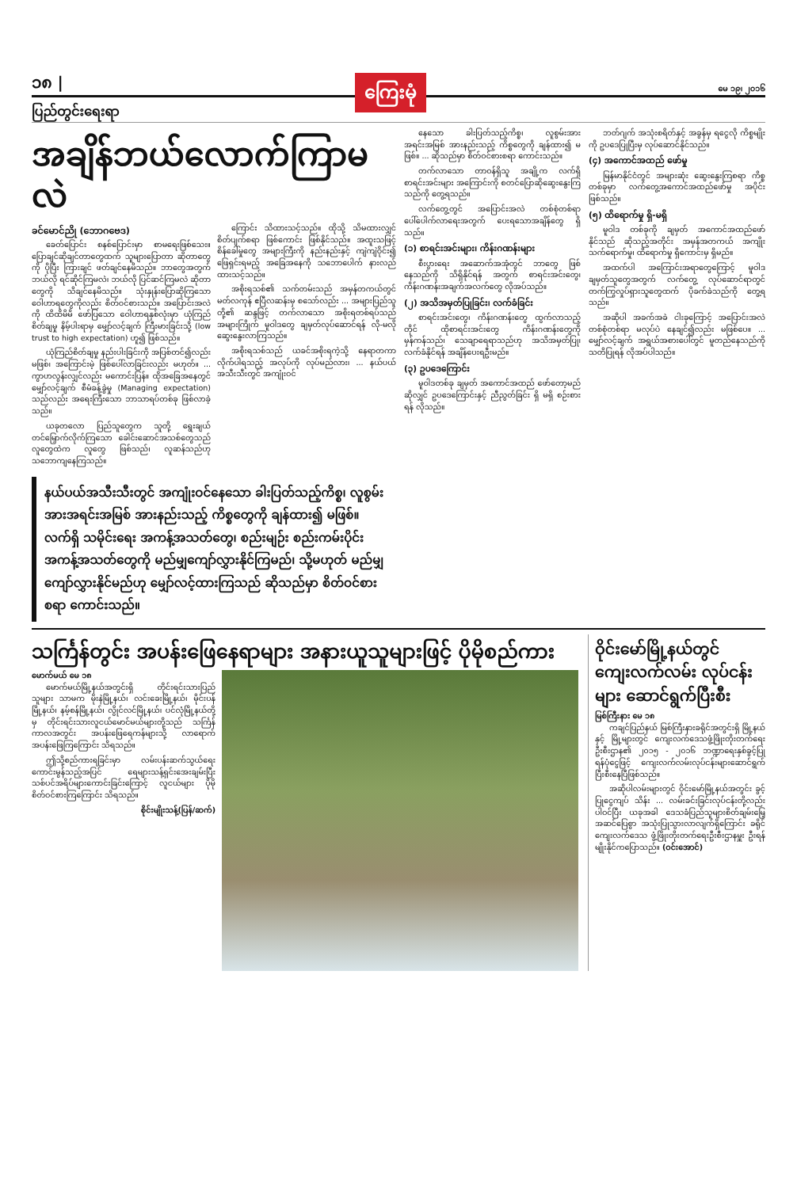၁၈ | ကြေးမုံ မေ ၁၉၊ ၂၀၁၆
ပြည်တွင်းရေးရာ
အချိန်ဘယ်လောက်ကြာမလဲ
ခင်မောင်ညို (ဘောဂဗေဒ)
ခေတ်ပြောင်း စနစ်ပြောင်းမှာ စာမရေးဖြစ်သေး။ ပြောချင်ဆိုချင်တာတွေထက် သူများပြောတာ ဆိုတာတွေကို ပိုပြီး ကြားချင် ဖတ်ချင်နေမိသည်။ ဘာတွေအတွက် ဘယ်လို ရင်ဆိုင်ကြမလဲ၊ ဘယ်လို ပြင်ဆင်ကြမလဲ ဆိုတာတွေကို သိချင်နေမိသည်။ သုံးနှုန်းပြောဆိုကြသော ဝေါဟာရတွေကိုလည်း စိတ်ဝင်စားသည်။ အပြောင်းအလဲကို ထိထိမိမိ ဖော်ပြသော ဝေါဟာရနှစ်လုံးမှာ ယုံကြည်စိတ်ချမှု နိမ့်ပါးရာမှ မျှော်လင့်ချက် ကြီးမားခြင်းသို့ (low trust to high expectation) ဟူ၍ ဖြစ်သည်။
ယုံကြည်စိတ်ချမှု နည်းပါးခြင်းကို အပြစ်တင်၍လည်း မဖြစ်၊ အကြောင်းမဲ့ ဖြစ်ပေါ်လာခြင်းလည်း မဟုတ်။ ... ကွာဟလွန်းလျှင်လည်း မကောင်းပြန်။ ထိုအခြေအနေတွင် မျှော်လင့်ချက် စီမံခန့်ခွဲမှု (Managing expectation) သည်လည်း အရေးကြီးသော ဘာသာရပ်တစ်ခု ဖြစ်လာခဲ့သည်။
ယခုတလော ပြည်သူတွေက သူတို့ ရွေးချယ်တင်မြှောက်လိုက်ကြသော ခေါင်းဆောင်အသစ်တွေသည် လူတွေထဲက လူတွေ ဖြစ်သည်၊ လူဆန်သည်ဟု သဘောကျနေကြသည်။
ကြောင်း သိထားသင့်သည်။ ထိုသို့ သိမထားလျှင် စိတ်ပျက်စရာ ဖြစ်ကောင်း ဖြစ်နိုင်သည်။ အထူးသဖြင့် စိန်ခေါ်မှုတွေ အများကြီးကို နည်းနည်းနှင့် ကျဲကျဲဝိုင်း၍ ဖြေရှင်းရမည့် အခြေအနေကို သဘောပေါက် နားလည်ထားသင့်သည်။
အစိုးရသစ်၏ သက်တမ်းသည် အမှန်တကယ်တွင် မတ်လကုန် ဧပြီလဆန်းမှ စသော်လည်း ... အများပြည်သူတို့၏ ဆန္ဒဖြင့် တက်လာသော အစိုးရတစ်ရပ်သည် အများကြိုက် မူဝါဒတွေ ချမှတ်လုပ်ဆောင်ရန် လို-မလို ဆွေးနွေးလာကြသည်။
အစိုးရသစ်သည် ယခင်အစိုးရကဲ့သို့ နေရာတကာ လိုက်ပါရသည့် အလုပ်ကို လုပ်မည်လား၊ ... နယ်ပယ်အသီးသီးတွင် အကျုံးဝင်
နယ်ပယ်အသီးသီးတွင် အကျုံးဝင်နေသော ခါးပြတ်သည့်ကိစ္စ၊ လူစွမ်းအားအရင်းအမြစ် အားနည်းသည့် ကိစ္စတွေကို ချန်ထား၍ မဖြစ်။ လက်ရှိ သမိုင်းရေး အကန့်အသတ်တွေ၊ စည်းမျဉ်း စည်းကမ်းပိုင်း အကန့်အသတ်တွေကို မည်မျှကျော်လွှားနိုင်ကြမည်၊ သို့မဟုတ် မည်မျှ ကျော်လွှားနိုင်မည်ဟု မျှော်လင့်ထားကြသည် ဆိုသည်မှာ စိတ်ဝင်စားစရာ ကောင်းသည်။
နေသော ခါးပြတ်သည့်ကိစ္စ၊ လူစွမ်းအား အရင်းအမြစ် အားနည်းသည့် ကိစ္စတွေကို ချန်ထား၍ မဖြစ်။ ... ဆိုသည်မှာ စိတ်ဝင်စားစရာ ကောင်းသည်။
တက်လာသော တာဝန်ရှိသူ အချို့က လက်ရှိ စာရင်းအင်းများ အကြောင်းကို စတင်ပြောဆိုဆွေးနွေးကြသည်ကို တွေ့ရသည်။
လက်တွေ့တွင် အပြောင်းအလဲ တစ်စုံတစ်ရာ ပေါ်ပေါက်လာရေးအတွက် ပေးရသောအချိန်တွေ ရှိသည်။
(၁) စာရင်းအင်းများ၊ ကိန်းဂဏန်းများ
စီးပွားရေး အဆောက်အအုံတွင် ဘာတွေ ဖြစ်နေသည်ကို သိရှိနိုင်ရန် အတွက် စာရင်းအင်းတွေ၊ ကိန်းဂဏန်းအချက်အလက်တွေ လိုအပ်သည်။
(၂) အသိအမှတ်ပြုခြင်း၊ လက်ခံခြင်း
စာရင်းအင်းတွေ၊ ကိန်းဂဏန်းတွေ ထွက်လာသည့်တိုင် ထိုစာရင်းအင်းတွေ ကိန်းဂဏန်းတွေကို မှန်ကန်သည်၊ သေချာရေရာသည်ဟု အသိအမှတ်ပြု၊ လက်ခံနိုင်ရန် အချိန်ပေးရဦးမည်။
(၃) ဥပဒေကြောင်း
မူဝါဒတစ်ခု ချမှတ် အကောင်အထည် ဖော်တော့မည် ဆိုလျှင် ဥပဒေကြောင်းနှင့် ညီညွတ်ခြင်း ရှိ မရှိ စဉ်းစားရန် လိုသည်။
ဘတ်ဂျက် အသုံးစရိတ်နှင့် အခွန်မှ ရငွေလို ကိစ္စမျိုးကို ဥပဒေပြုပြီးမှ လုပ်ဆောင်နိုင်သည်။
(၄) အကောင်အထည် ဖော်မှု
မြန်မာနိုင်ငံတွင် အများဆုံး ဆွေးနွေးကြစရာ ကိစ္စတစ်ခုမှာ လက်တွေ့အကောင်အထည်ဖော်မှု အပိုင်းဖြစ်သည်။
(၅) ထိရောက်မှု ရှိ-မရှိ
မူဝါဒ တစ်ခုကို ချမှတ် အကောင်အထည်ဖော်နိုင်သည် ဆိုသည့်အတိုင်း အမှန်အတကယ် အကျိုးသက်ရောက်မှု၊ ထိရောက်မှု ရှိကောင်းမှ ရှိမည်။
အထက်ပါ အကြောင်းအရာတွေကြောင့် မူဝါဒ ချမှတ်သူတွေအတွက် လက်တွေ့ လုပ်ဆောင်ရာတွင် တက်ကြွလှုပ်ရှားသူတွေထက် ပိုခက်ခဲသည်ကို တွေ့ရသည်။
အဆိုပါ အခက်အခဲ ငါးခုကြောင့် အပြောင်းအလဲ တစ်စုံတစ်ရာ မလုပ်ပဲ နေချင်၍လည်း မဖြစ်ပေ။ ... မျှော်လင့်ချက် အရွယ်အစားပေါ်တွင် မူတည်နေသည်ကို သတိပြုရန် လိုအပ်ပါသည်။
သင်္ကြန်တွင်း အပန်းဖြေနေရာများ အနားယူသူများဖြင့် ပိုမိုစည်ကား
မောက်မယ် မေ ၁၈
မောက်မယ်မြို့နယ်အတွင်းရှိ တိုင်းရင်းသားပြည်သူများ သာမက မိုးနဲမြို့နယ်၊ လင်းခေးမြို့နယ်၊ မိုင်းပန် မြို့နယ်၊ နမ့်စန်မြို့နယ်၊ လွိုင်လင်မြို့နယ်၊ ပင်လုံမြို့နယ်တို့မှ တိုင်းရင်းသားလူငယ်မောင်မယ်များတို့သည် သင်္ကြန်ကာလအတွင်း အပန်းဖြေရေကန်များသို့ လာရောက်အပန်းဖြေကြကြောင်း သိရသည်။
ဤသို့စည်ကားရခြင်းမှာ လမ်းပန်းဆက်သွယ်ရေး ကောင်းမွန်သည့်အပြင် ရေများသန့်ရှင်းအေးချမ်းပြီး သစ်ပင်အရိပ်များကောင်းခြင်းကြောင့် လူငယ်များ ပိုမိုစိတ်ဝင်စားကြကြောင်း သိရသည်။
စိုင်းမျိုးသန့်(ပြန်/ဆက်)
ဝိုင်းမော်မြို့နယ်တွင်ကျေးလက်လမ်း လုပ်ငန်းများ ဆောင်ရွက်ပြီးစီး
မြစ်ကြီးနား မေ ၁၈
ကချင်ပြည်နယ် မြစ်ကြီးနားခရိုင်အတွင်းရှိ မြို့နယ်နှင့် မြို့များတွင် ကျေးလက်ဒေသဖွံ့ဖြိုးတိုးတက်ရေးဦးစီးဌာန၏ ၂၀၁၅ - ၂၀၁၆ ဘဏ္ဍာရေးနှစ်ခွင့်ပြုရန်ပုံငွေဖြင့် ကျေးလက်လမ်းလုပ်ငန်းများဆောင်ရွက်ပြီးစီးနေပြီဖြစ်သည်။
အဆိုပါလမ်းများတွင် ဝိုင်းမော်မြို့နယ်အတွင်း ခွင့်ပြုငွေကျပ် သိန်း ... လမ်းခင်းခြင်းလုပ်ငန်းတို့လည်းပါဝင်ပြီး ယခုအခါ ဒေသခံပြည်သူများစိတ်ချမ်းမြေ့အဆင်ပြေစွာ အသုံးပြုသွားလာလျက်ရှိကြောင်း ခရိုင်ကျေးလက်ဒေသ ဖွံ့ဖြိုးတိုးတက်ရေးဦးစီးဌာနမှူး ဦးရန်မျိုးနိုင်ကပြောသည်။ (ဝင်းအောင်)